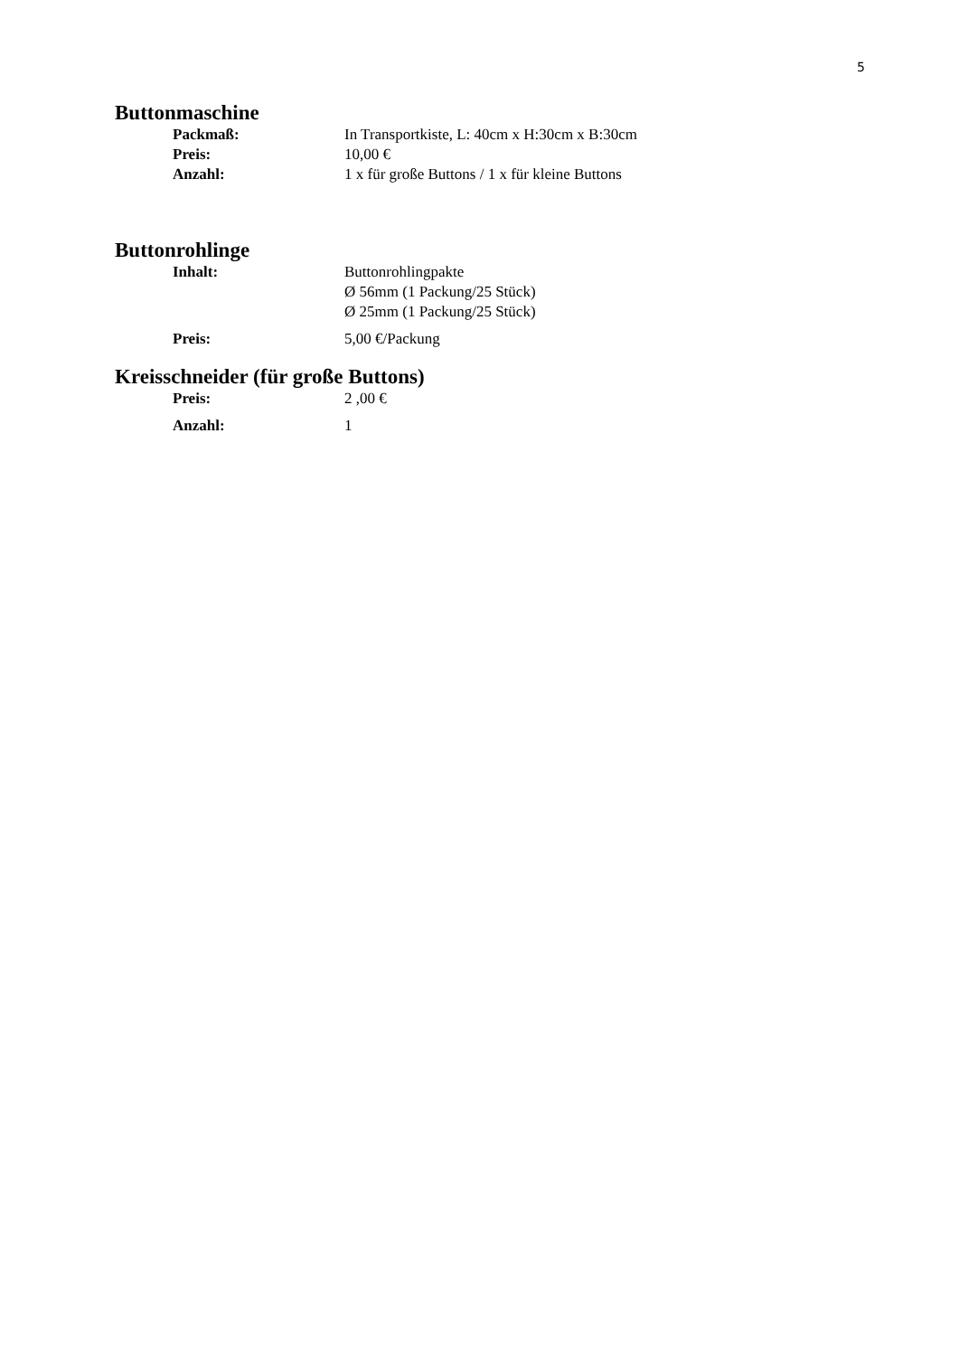5
Buttonmaschine
Packmaß: In Transportkiste, L: 40cm x H:30cm x B:30cm
Preis: 10,00 €
Anzahl: 1 x für große Buttons / 1 x für kleine Buttons
Buttonrohlinge
Inhalt: Buttonrohlingpakte
Ø 56mm (1 Packung/25 Stück)
Ø 25mm (1 Packung/25 Stück)
Preis: 5,00 €/Packung
Kreisschneider (für große Buttons)
Preis: 2 ,00 €
Anzahl: 1